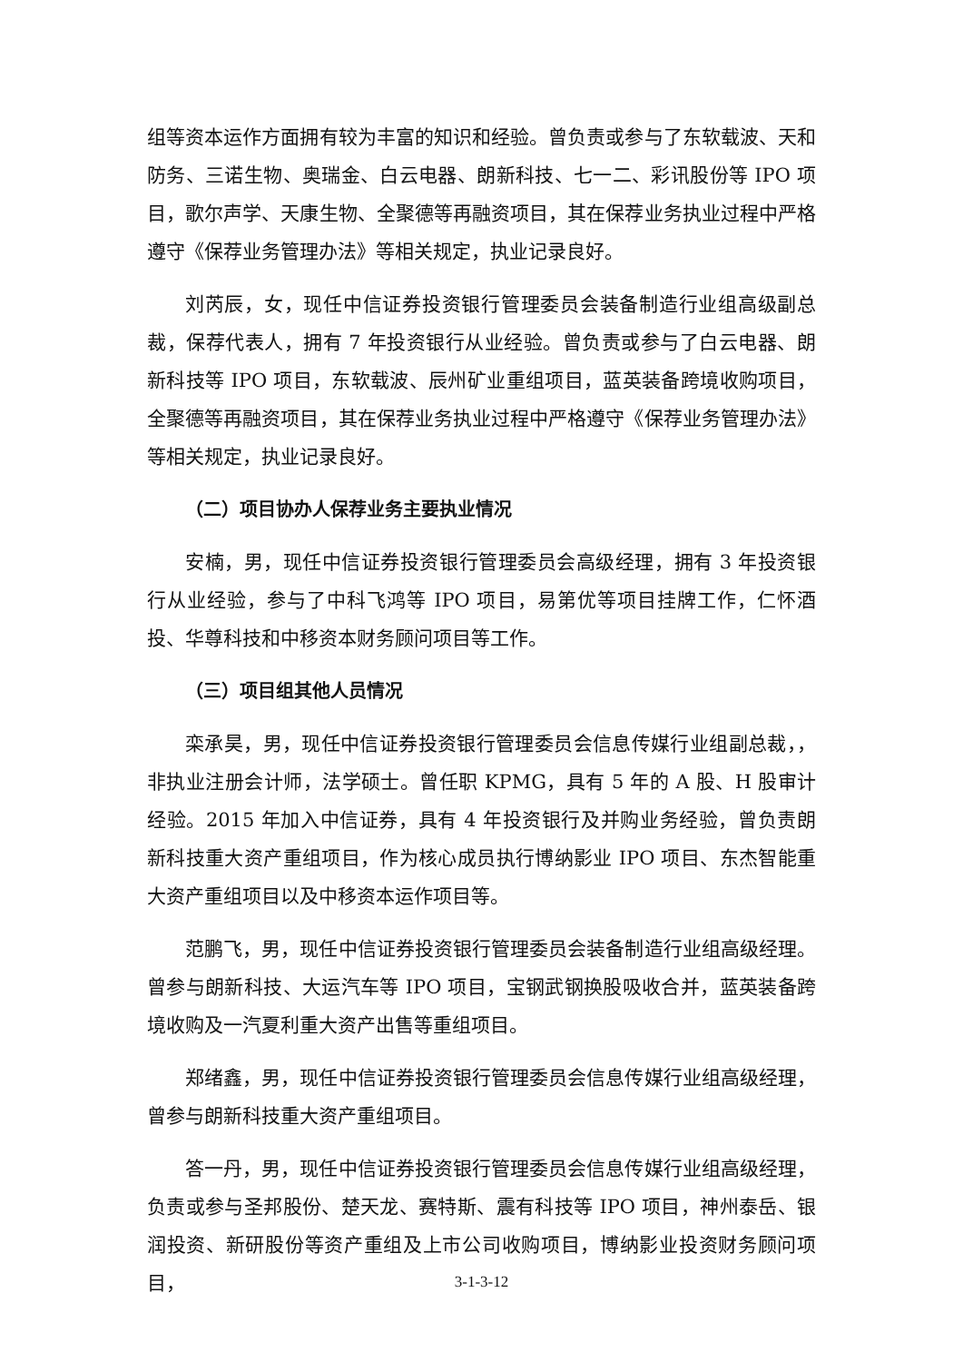组等资本运作方面拥有较为丰富的知识和经验。曾负责或参与了东软载波、天和防务、三诺生物、奥瑞金、白云电器、朗新科技、七一二、彩讯股份等 IPO 项目，歌尔声学、天康生物、全聚德等再融资项目，其在保荐业务执业过程中严格遵守《保荐业务管理办法》等相关规定，执业记录良好。
刘芮辰，女，现任中信证券投资银行管理委员会装备制造行业组高级副总裁，保荐代表人，拥有 7 年投资银行从业经验。曾负责或参与了白云电器、朗新科技等 IPO 项目，东软载波、辰州矿业重组项目，蓝英装备跨境收购项目，全聚德等再融资项目，其在保荐业务执业过程中严格遵守《保荐业务管理办法》等相关规定，执业记录良好。
（二）项目协办人保荐业务主要执业情况
安楠，男，现任中信证券投资银行管理委员会高级经理，拥有 3 年投资银行从业经验，参与了中科飞鸿等 IPO 项目，易第优等项目挂牌工作，仁怀酒投、华尊科技和中移资本财务顾问项目等工作。
（三）项目组其他人员情况
栾承昊，男，现任中信证券投资银行管理委员会信息传媒行业组副总裁，，非执业注册会计师，法学硕士。曾任职 KPMG，具有 5 年的 A 股、H 股审计经验。2015 年加入中信证券，具有 4 年投资银行及并购业务经验，曾负责朗新科技重大资产重组项目，作为核心成员执行博纳影业 IPO 项目、东杰智能重大资产重组项目以及中移资本运作项目等。
范鹏飞，男，现任中信证券投资银行管理委员会装备制造行业组高级经理。曾参与朗新科技、大运汽车等 IPO 项目，宝钢武钢换股吸收合并，蓝英装备跨境收购及一汽夏利重大资产出售等重组项目。
郑绪鑫，男，现任中信证券投资银行管理委员会信息传媒行业组高级经理，曾参与朗新科技重大资产重组项目。
答一丹，男，现任中信证券投资银行管理委员会信息传媒行业组高级经理，负责或参与圣邦股份、楚天龙、赛特斯、震有科技等 IPO 项目，神州泰岳、银润投资、新研股份等资产重组及上市公司收购项目，博纳影业投资财务顾问项目，
3-1-3-12